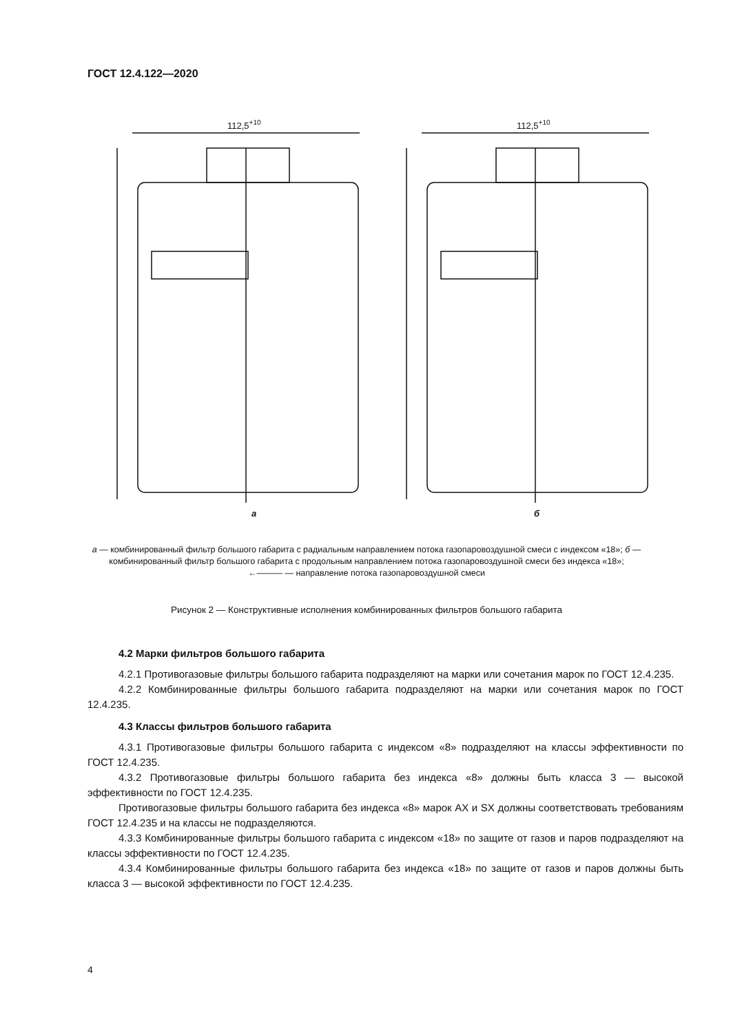ГОСТ 12.4.122—2020
112,5+10
а
112,5+10
б
а — комбинированный фильтр большого габарита с радиальным направлением потока газопаровоздушной смеси с индексом «18»; б — комбинированный фильтр большого габарита с продольным направлением потока газопаровоздушной смеси без индекса «18»;
←——— — направление потока газопаровоздушной смеси
Рисунок 2 — Конструктивные исполнения комбинированных фильтров большого габарита
4.2 Марки фильтров большого габарита
4.2.1 Противогазовые фильтры большого габарита подразделяют на марки или сочетания марок по ГОСТ 12.4.235.
4.2.2 Комбинированные фильтры большого габарита подразделяют на марки или сочетания марок по ГОСТ 12.4.235.
4.3 Классы фильтров большого габарита
4.3.1 Противогазовые фильтры большого габарита с индексом «8» подразделяют на классы эффективности по ГОСТ 12.4.235.
4.3.2 Противогазовые фильтры большого габарита без индекса «8» должны быть класса 3 — высокой эффективности по ГОСТ 12.4.235.
Противогазовые фильтры большого габарита без индекса «8» марок АХ и SX должны соответствовать требованиям ГОСТ 12.4.235 и на классы не подразделяются.
4.3.3 Комбинированные фильтры большого габарита с индексом «18» по защите от газов и паров подразделяют на классы эффективности по ГОСТ 12.4.235.
4.3.4 Комбинированные фильтры большого габарита без индекса «18» по защите от газов и паров должны быть класса 3 — высокой эффективности по ГОСТ 12.4.235.
4